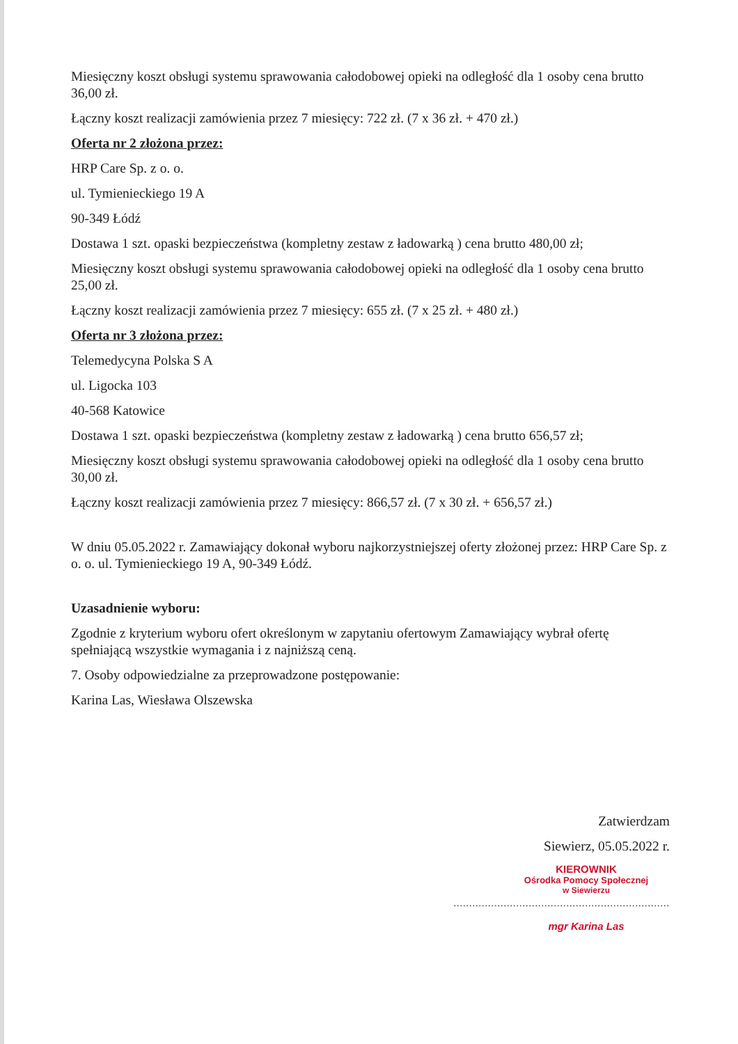Miesięczny koszt obsługi systemu sprawowania całodobowej opieki na odległość dla 1 osoby cena brutto 36,00 zł.
Łączny koszt realizacji zamówienia przez 7 miesięcy: 722 zł. (7 x 36 zł. + 470 zł.)
Oferta nr 2 złożona przez:
HRP Care Sp. z o. o.
ul. Tymienieckiego 19 A
90-349 Łódź
Dostawa 1 szt. opaski bezpieczeństwa (kompletny zestaw z ładowarką ) cena brutto 480,00 zł;
Miesięczny koszt obsługi systemu sprawowania całodobowej opieki na odległość dla 1 osoby cena brutto 25,00 zł.
Łączny koszt realizacji zamówienia przez 7 miesięcy: 655 zł. (7 x 25 zł. + 480 zł.)
Oferta nr 3 złożona przez:
Telemedycyna Polska S A
ul. Ligocka 103
40-568 Katowice
Dostawa 1 szt. opaski bezpieczeństwa (kompletny zestaw z ładowarką ) cena brutto 656,57 zł;
Miesięczny koszt obsługi systemu sprawowania całodobowej opieki na odległość dla 1 osoby cena brutto 30,00 zł.
Łączny koszt realizacji zamówienia przez 7 miesięcy: 866,57 zł. (7 x 30 zł. + 656,57 zł.)
W dniu 05.05.2022 r. Zamawiający dokonał wyboru najkorzystniejszej oferty złożonej przez: HRP Care Sp. z o. o. ul. Tymienieckiego 19 A, 90-349 Łódź.
Uzasadnienie wyboru:
Zgodnie z kryterium wyboru ofert określonym w zapytaniu ofertowym Zamawiający wybrał ofertę spełniającą wszystkie wymagania i z najniższą ceną.
7. Osoby odpowiedzialne za przeprowadzone postępowanie:
Karina Las, Wiesława Olszewska
Zatwierdzam
Siewierz, 05.05.2022 r.
KIEROWNIK
Ośrodka Pomocy Społecznej
w Siewierzu
.....................................................................
mgr Karina Las